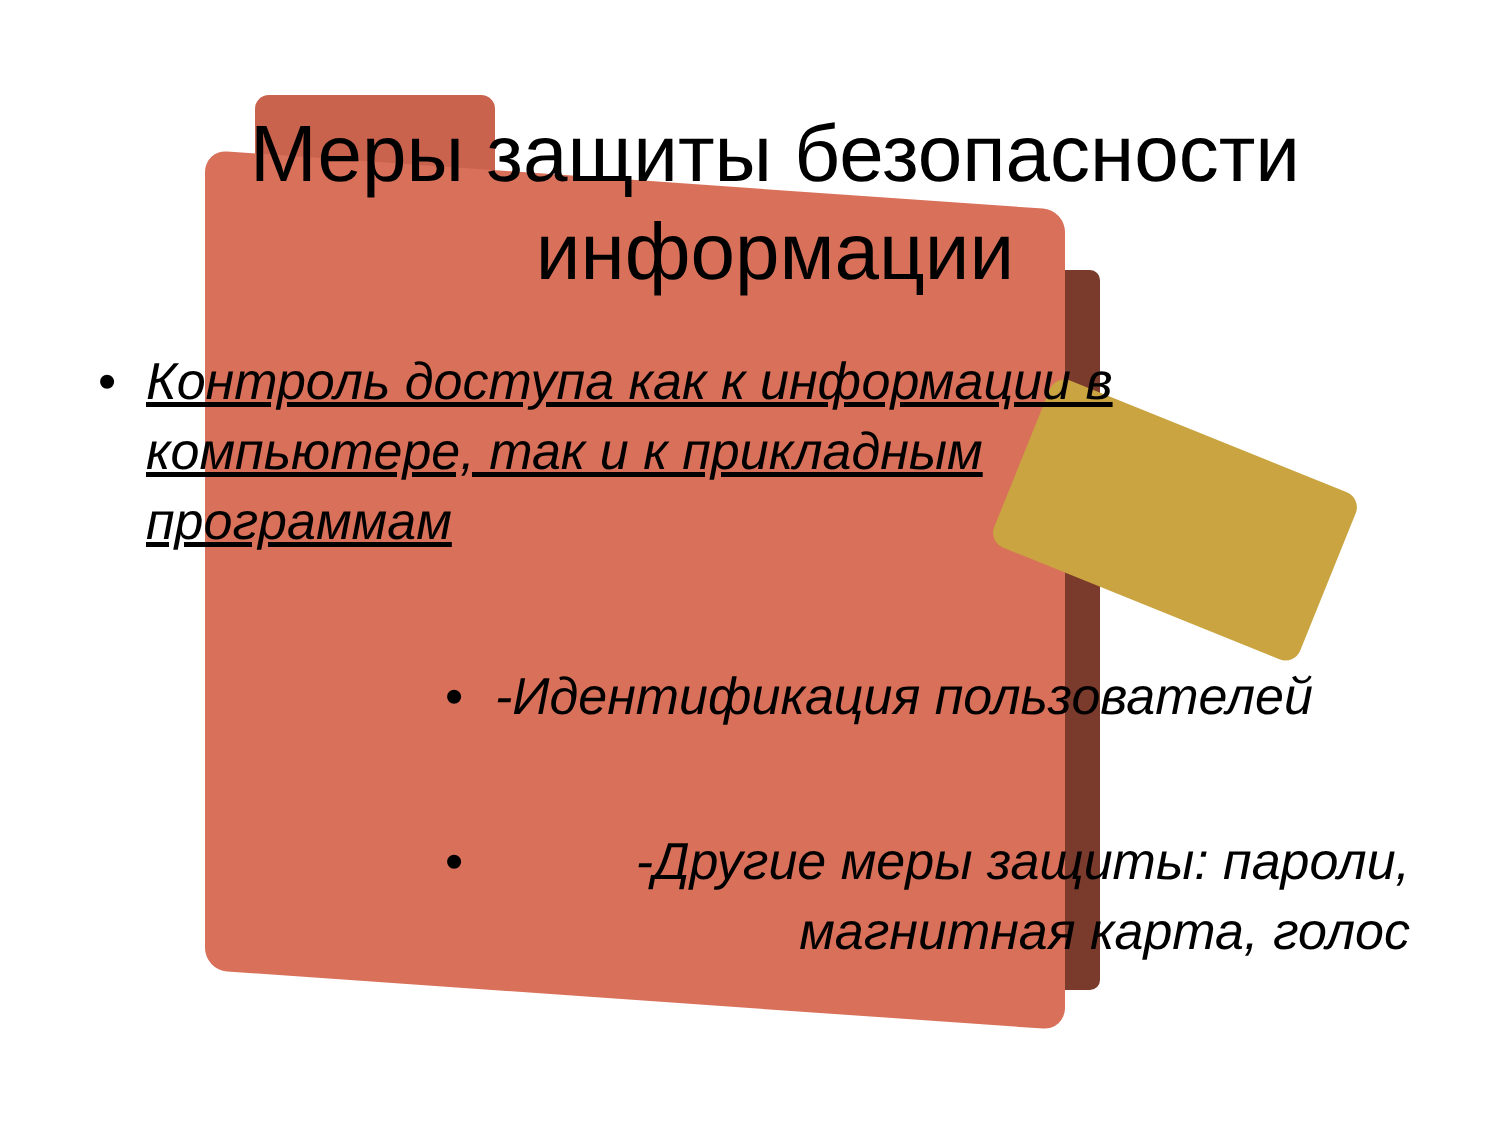Меры защиты безопасности информации
• Контроль доступа как к информации в
компьютере, так и к прикладным
программам
• -Идентификация пользователей
• -Другие меры защиты: пароли,
магнитная карта, голос